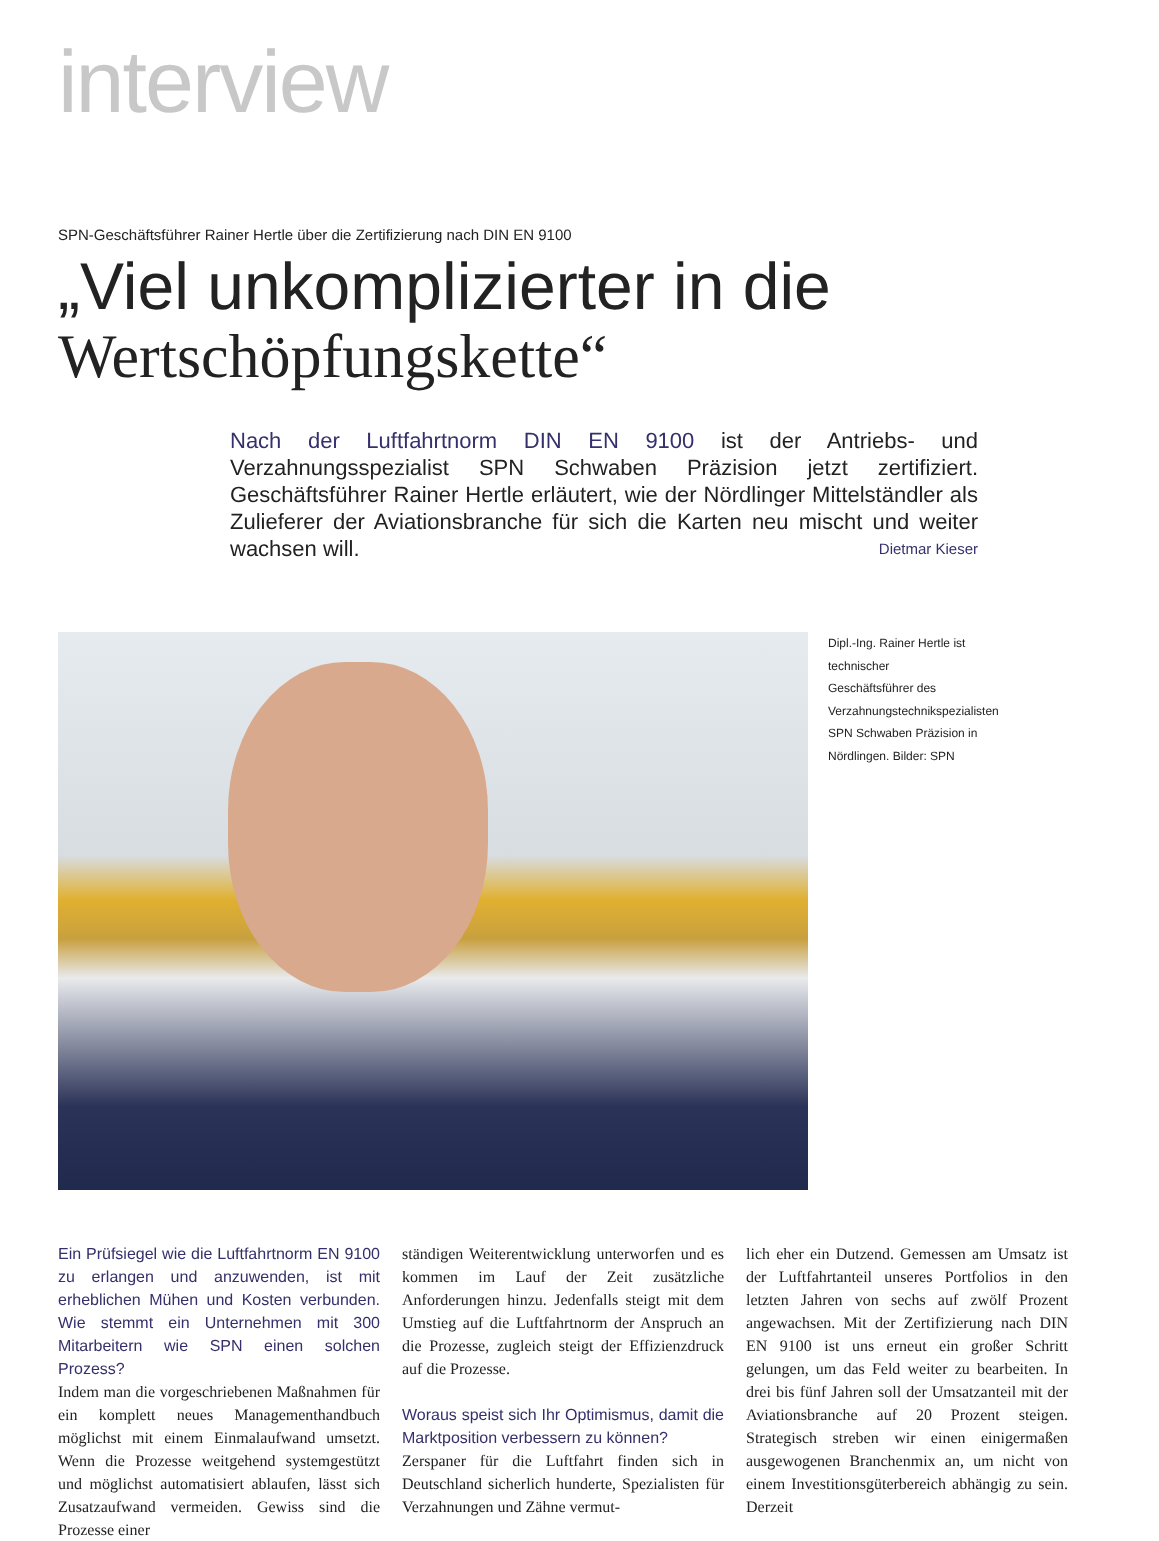interview
SPN-Geschäftsführer Rainer Hertle über die Zertifizierung nach DIN EN 9100
„Viel unkomplizierter in die
Wertschöpfungskette“
Nach der Luftfahrtnorm DIN EN 9100 ist der Antriebs- und Verzahnungsspezialist SPN Schwaben Präzision jetzt zertifiziert. Geschäftsführer Rainer Hertle erläutert, wie der Nördlinger Mittelständler als Zulieferer der Aviationsbranche für sich die Karten neu mischt und weiter wachsen will. Dietmar Kieser
Dipl.-Ing. Rainer Hertle ist technischer Geschäftsführer des Verzahnungstechnikspezialisten SPN Schwaben Präzision in Nördlingen. Bilder: SPN
Ein Prüfsiegel wie die Luftfahrtnorm EN 9100 zu erlangen und anzuwenden, ist mit erheblichen Mühen und Kosten verbunden. Wie stemmt ein Unternehmen mit 300 Mitarbeitern wie SPN einen solchen Prozess?
Indem man die vorgeschriebenen Maßnahmen für ein komplett neues Managementhandbuch möglichst mit einem Einmalaufwand umsetzt. Wenn die Prozesse weitgehend systemgestützt und möglichst automatisiert ablaufen, lässt sich Zusatzaufwand vermeiden. Gewiss sind die Prozesse einer
ständigen Weiterentwicklung unterworfen und es kommen im Lauf der Zeit zusätzliche Anforderungen hinzu. Jedenfalls steigt mit dem Umstieg auf die Luftfahrtnorm der Anspruch an die Prozesse, zugleich steigt der Effizienzdruck auf die Prozesse.
Woraus speist sich Ihr Optimismus, damit die Marktposition verbessern zu können?
Zerspaner für die Luftfahrt finden sich in Deutschland sicherlich hunderte, Spezialisten für Verzahnungen und Zähne vermut-
lich eher ein Dutzend. Gemessen am Umsatz ist der Luftfahrtanteil unseres Portfolios in den letzten Jahren von sechs auf zwölf Prozent angewachsen. Mit der Zertifizierung nach DIN EN 9100 ist uns erneut ein großer Schritt gelungen, um das Feld weiter zu bearbeiten. In drei bis fünf Jahren soll der Umsatzanteil mit der Aviationsbranche auf 20 Prozent steigen. Strategisch streben wir einen einigermaßen ausgewogenen Branchenmix an, um nicht von einem Investitionsgüterbereich abhängig zu sein. Derzeit